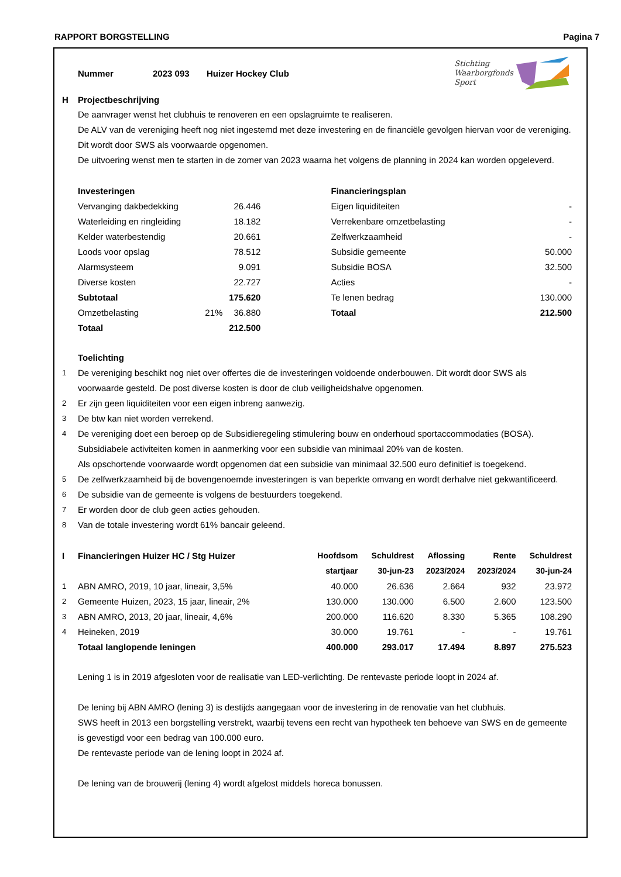RAPPORT BORGSTELLING Pagina 7
Nummer 2023 093 Huizer Hockey Club
Stichting
Waarborgfonds
Sport
| H | Projectbeschrijving |
De aanvrager wenst het clubhuis te renoveren en een opslagruimte te realiseren.
De ALV van de vereniging heeft nog niet ingestemd met deze investering en de financiële gevolgen hiervan voor de vereniging. Dit wordt door SWS als voorwaarde opgenomen.
De uitvoering wenst men te starten in de zomer van 2023 waarna het volgens de planning in 2024 kan worden opgeleverd.
| Investeringen | | |
| --- | --- | --- |
| Vervanging dakbedekking | | 26.446 |
| Waterleiding en ringleiding | | 18.182 |
| Kelder waterbestendig | | 20.661 |
| Loods voor opslag | | 78.512 |
| Alarmsysteem | | 9.091 |
| Diverse kosten | | 22.727 |
| Subtotaal | | 175.620 |
| Omzetbelasting | 21% | 36.880 |
| Totaal | | 212.500 |
| Financieringsplan | |
| --- | --- |
| Eigen liquiditeiten | - |
| Verrekenbare omzetbelasting | - |
| Zelfwerkzaamheid | - |
| Subsidie gemeente | 50.000 |
| Subsidie BOSA | 32.500 |
| Acties | - |
| Te lenen bedrag | 130.000 |
| Totaal | 212.500 |
| | Toelichting |
| 1 | De vereniging beschikt nog niet over offertes die de investeringen voldoende onderbouwen. Dit wordt door SWS als voorwaarde gesteld. De post diverse kosten is door de club veiligheidshalve opgenomen. |
| 2 | Er zijn geen liquiditeiten voor een eigen inbreng aanwezig. |
| 3 | De btw kan niet worden verrekend. |
| 4 | De vereniging doet een beroep op de Subsidieregeling stimulering bouw en onderhoud sportaccommodaties (BOSA). Subsidiabele activiteiten komen in aanmerking voor een subsidie van minimaal 20% van de kosten. Als opschortende voorwaarde wordt opgenomen dat een subsidie van minimaal 32.500 euro definitief is toegekend. |
| 5 | De zelfwerkzaamheid bij de bovengenoemde investeringen is van beperkte omvang en wordt derhalve niet gekwantificeerd. |
| 6 | De subsidie van de gemeente is volgens de bestuurders toegekend. |
| 7 | Er worden door de club geen acties gehouden. |
| 8 | Van de totale investering wordt 61% bancair geleend. |
| I | Financieringen Huizer HC / Stg Huizer | Hoofdsom | Schuldrest | Aflossing | Rente | Schuldrest |
| | | startjaar | 30-jun-23 | 2023/2024 | 2023/2024 | 30-jun-24 |
| 1 | ABN AMRO, 2019, 10 jaar, lineair, 3,5% | 40.000 | 26.636 | 2.664 | 932 | 23.972 |
| 2 | Gemeente Huizen, 2023, 15 jaar, lineair, 2% | 130.000 | 130.000 | 6.500 | 2.600 | 123.500 |
| 3 | ABN AMRO, 2013, 20 jaar, lineair, 4,6% | 200.000 | 116.620 | 8.330 | 5.365 | 108.290 |
| 4 | Heineken, 2019 | 30.000 | 19.761 | - | - | 19.761 |
| | Totaal langlopende leningen | 400.000 | 293.017 | 17.494 | 8.897 | 275.523 |
Lening 1 is in 2019 afgesloten voor de realisatie van LED-verlichting. De rentevaste periode loopt in 2024 af.
De lening bij ABN AMRO (lening 3) is destijds aangegaan voor de investering in de renovatie van het clubhuis.
SWS heeft in 2013 een borgstelling verstrekt, waarbij tevens een recht van hypotheek ten behoeve van SWS en de gemeente is gevestigd voor een bedrag van 100.000 euro.
De rentevaste periode van de lening loopt in 2024 af.
De lening van de brouwerij (lening 4) wordt afgelost middels horeca bonussen.